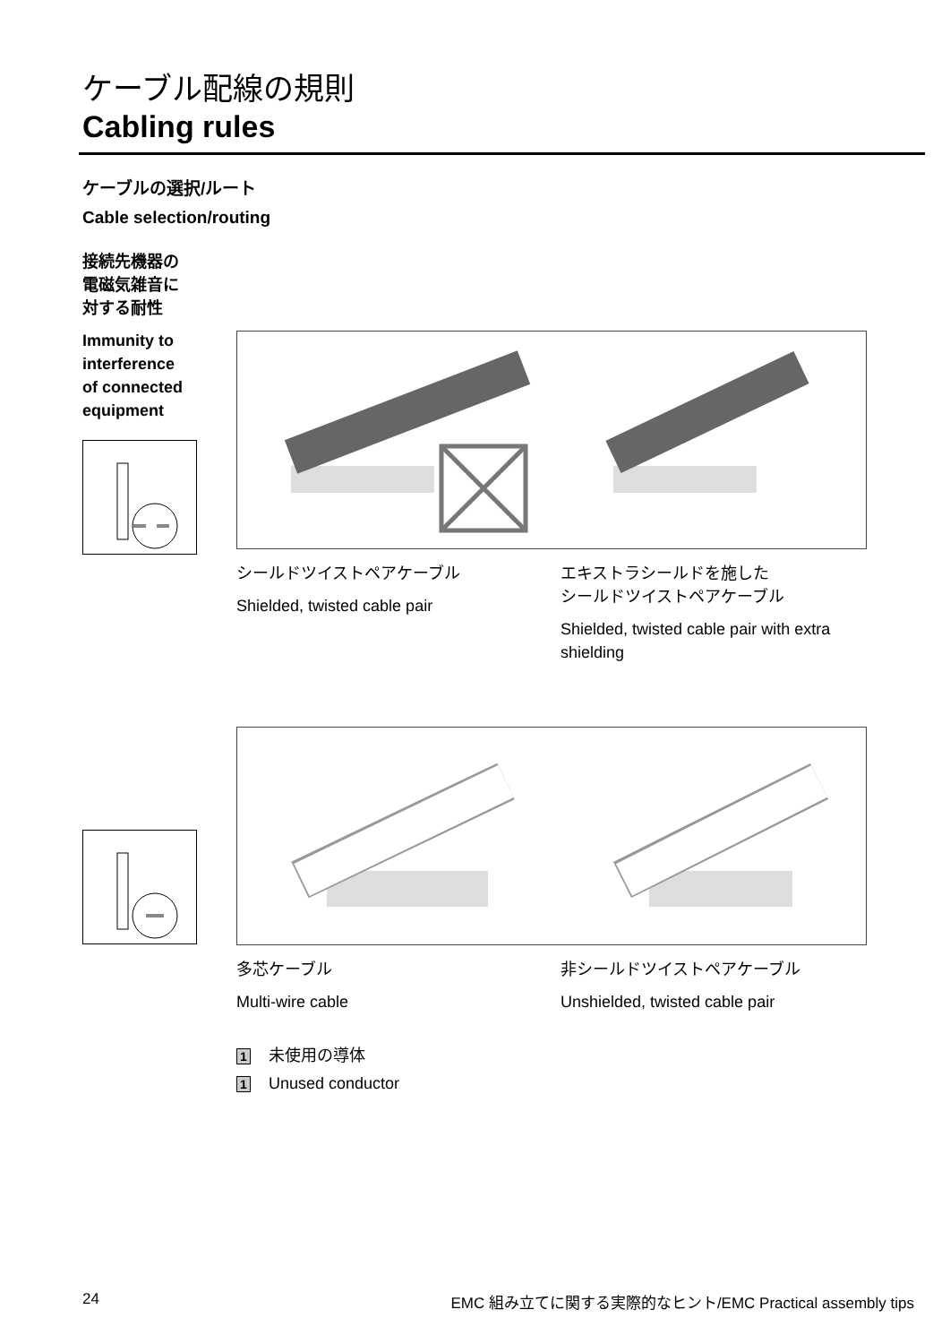ケーブル配線の規則
Cabling rules
ケーブルの選択/ルート
Cable selection/routing
接続先機器の
電磁気雑音に
対する耐性
Immunity to
interference
of connected
equipment
シールドツイストペアケーブル
Shielded, twisted cable pair
エキストラシールドを施した
シールドツイストペアケーブル
Shielded, twisted cable pair with extra shielding
多芯ケーブル
Multi-wire cable
非シールドツイストペアケーブル
Unshielded, twisted cable pair
1 未使用の導体
1 Unused conductor
24 EMC 組み立てに関する実際的なヒント/EMC Practical assembly tips